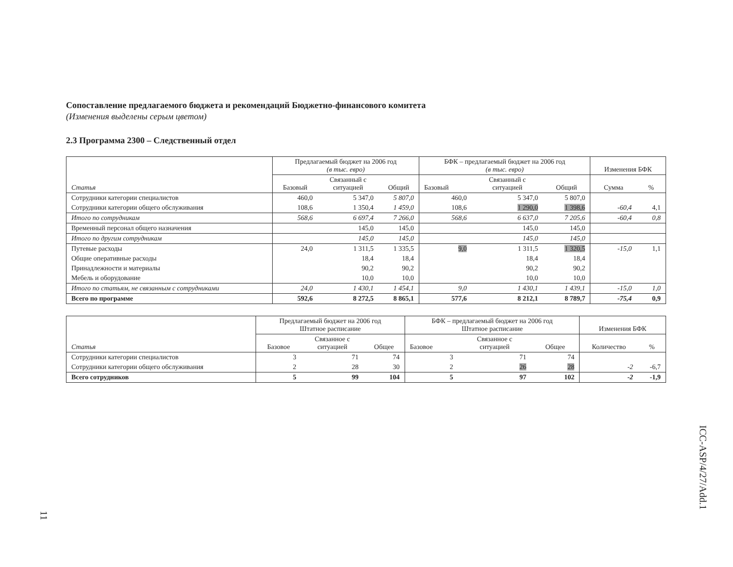Сопоставление предлагаемого бюджета и рекомендаций Бюджетно-финансового комитета
(Изменения выделены серым цветом)
2.3 Программа 2300 – Следственный отдел
| Статья | Предлагаемый бюджет на 2006 год (в тыс. евро) | | | БФК – предлагаемый бюджет на 2006 год (в тыс. евро) | | | Изменения БФК | |
| --- | --- | --- | --- | --- | --- | --- | --- | --- |
| | Базовый | Связанный с ситуацией | Общий | Базовый | Связанный с ситуацией | Общий | Сумма | % |
| Сотрудники категории специалистов | 460,0 | 5 347,0 | 5 807,0 | 460,0 | 5 347,0 | 5 807,0 | | |
| Сотрудники категории общего обслуживания | 108,6 | 1 350,4 | 1 459,0 | 108,6 | 1 290,0 | 1 398,6 | -60,4 | 4,1 |
| Итого по сотрудникам | 568,6 | 6 697,4 | 7 266,0 | 568,6 | 6 637,0 | 7 205,6 | -60,4 | 0,8 |
| Временный персонал общего назначения | | 145,0 | 145,0 | | 145,0 | 145,0 | | |
| Итого по другим сотрудникам | | 145,0 | 145,0 | | 145,0 | 145,0 | | |
| Путевые расходы | 24,0 | 1 311,5 | 1 335,5 | 9,0 | 1 311,5 | 1 320,5 | -15,0 | 1,1 |
| Общие оперативные расходы | | 18,4 | 18,4 | | 18,4 | 18,4 | | |
| Принадлежности и материалы | | 90,2 | 90,2 | | 90,2 | 90,2 | | |
| Мебель и оборудование | | 10,0 | 10,0 | | 10,0 | 10,0 | | |
| Итого по статьям, не связанным с сотрудниками | 24,0 | 1 430,1 | 1 454,1 | 9,0 | 1 430,1 | 1 439,1 | -15,0 | 1,0 |
| Всего по программе | 592,6 | 8 272,5 | 8 865,1 | 577,6 | 8 212,1 | 8 789,7 | -75,4 | 0,9 |
| Статья | Предлагаемый бюджет на 2006 год Штатное расписание | | | БФК – предлагаемый бюджет на 2006 год Штатное расписание | | | Изменения БФК | |
| --- | --- | --- | --- | --- | --- | --- | --- | --- |
| | Базовое | Связанное с ситуацией | Общее | Базовое | Связанное с ситуацией | Общее | Количество | % |
| Сотрудники категории специалистов | 3 | 71 | 74 | 3 | 71 | 74 | | |
| Сотрудники категории общего обслуживания | 2 | 28 | 30 | 2 | 26 | 28 | -2 | -6,7 |
| Всего сотрудников | 5 | 99 | 104 | 5 | 97 | 102 | -2 | -1,9 |
ICC-ASP/4/27/Add.1
11